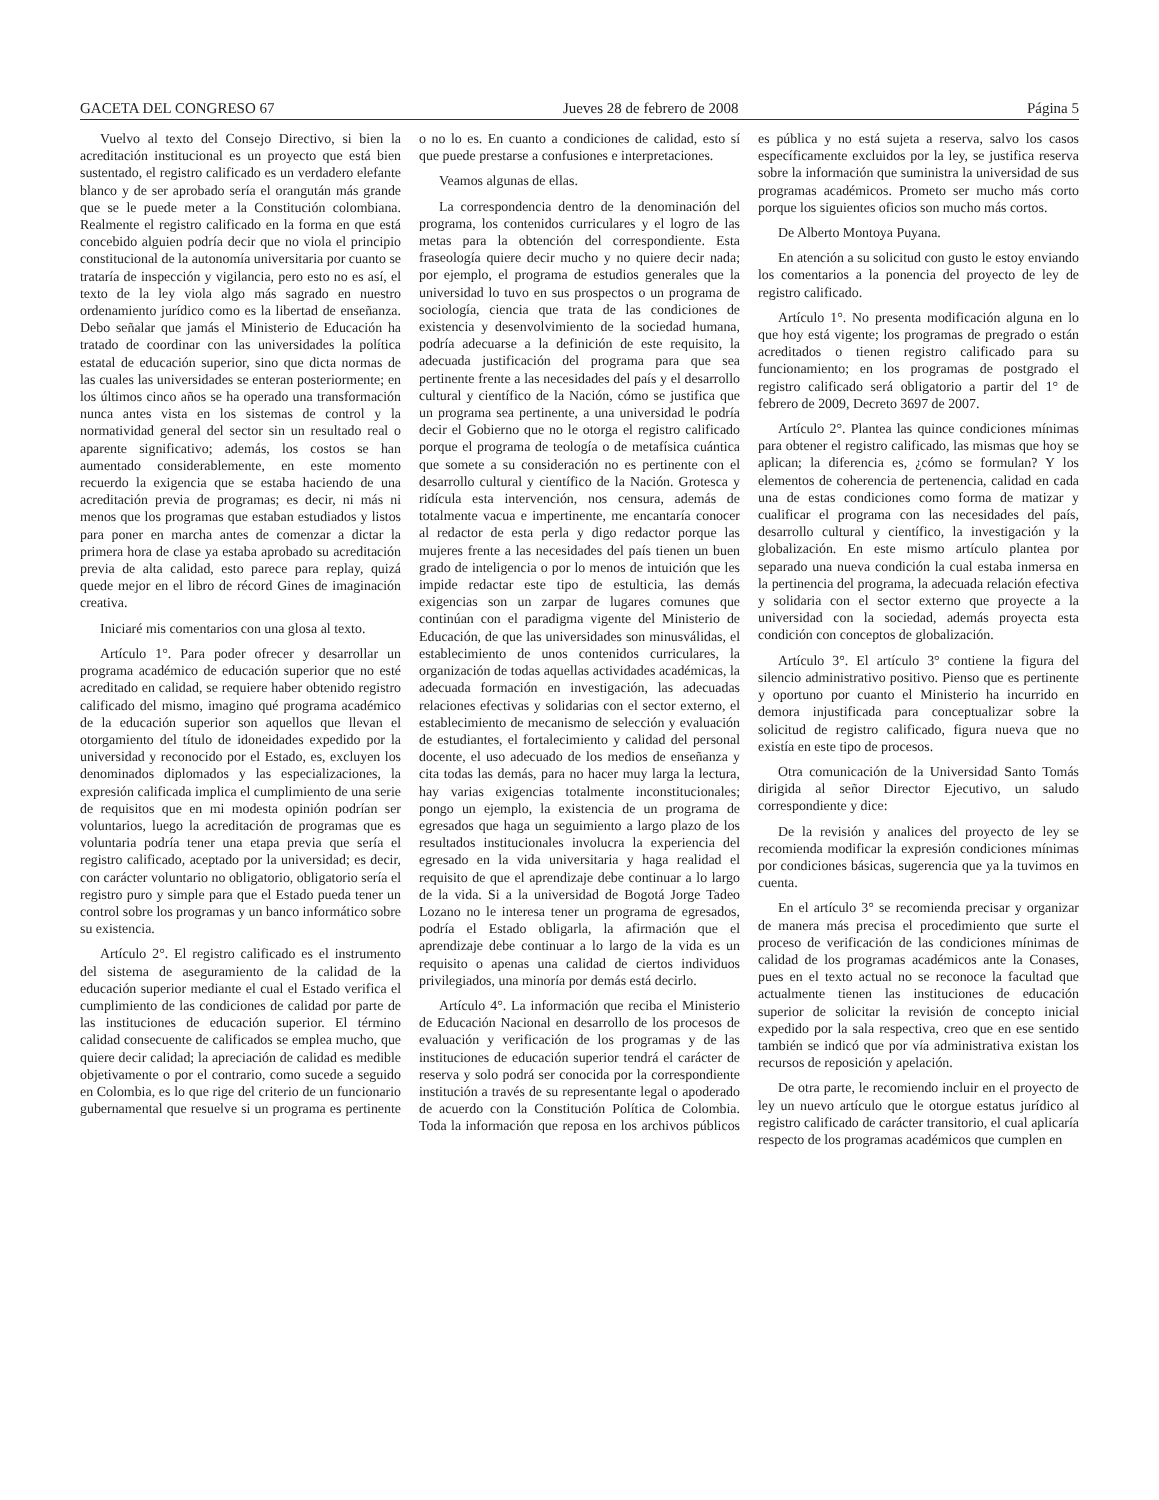GACETA DEL CONGRESO 67 Jueves 28 de febrero de 2008 Página 5
Vuelvo al texto del Consejo Directivo, si bien la acreditación institucional es un proyecto que está bien sustentado, el registro calificado es un verdadero elefante blanco y de ser aprobado sería el orangután más grande que se le puede meter a la Constitución colombiana. Realmente el registro calificado en la forma en que está concebido alguien podría decir que no viola el principio constitucional de la autonomía universitaria por cuanto se trataría de inspección y vigilancia, pero esto no es así, el texto de la ley viola algo más sagrado en nuestro ordenamiento jurídico como es la libertad de enseñanza. Debo señalar que jamás el Ministerio de Educación ha tratado de coordinar con las universidades la política estatal de educación superior, sino que dicta normas de las cuales las universidades se enteran posteriormente; en los últimos cinco años se ha operado una transformación nunca antes vista en los sistemas de control y la normatividad general del sector sin un resultado real o aparente significativo; además, los costos se han aumentado considerablemente, en este momento recuerdo la exigencia que se estaba haciendo de una acreditación previa de programas; es decir, ni más ni menos que los programas que estaban estudiados y listos para poner en marcha antes de comenzar a dictar la primera hora de clase ya estaba aprobado su acreditación previa de alta calidad, esto parece para replay, quizá quede mejor en el libro de récord Gines de imaginación creativa.
Iniciaré mis comentarios con una glosa al texto.
Artículo 1°. Para poder ofrecer y desarrollar un programa académico de educación superior que no esté acreditado en calidad, se requiere haber obtenido registro calificado del mismo, imagino qué programa académico de la educación superior son aquellos que llevan el otorgamiento del título de idoneidades expedido por la universidad y reconocido por el Estado, es, excluyen los denominados diplomados y las especializaciones, la expresión calificada implica el cumplimiento de una serie de requisitos que en mi modesta opinión podrían ser voluntarios, luego la acreditación de programas que es voluntaria podría tener una etapa previa que sería el registro calificado, aceptado por la universidad; es decir, con carácter voluntario no obligatorio, obligatorio sería el registro puro y simple para que el Estado pueda tener un control sobre los programas y un banco informático sobre su existencia.
Artículo 2°. El registro calificado es el instrumento del sistema de aseguramiento de la calidad de la educación superior mediante el cual el Estado verifica el cumplimiento de las condiciones de calidad por parte de las instituciones de educación superior. El término calidad consecuente de calificados se emplea mucho, que quiere decir calidad; la apreciación de calidad es medible objetivamente o por el contrario, como sucede a seguido en Colombia, es lo que rige del criterio de un funcionario gubernamental que resuelve si un programa es pertinente o no lo es. En cuanto a condiciones de calidad, esto sí que puede prestarse a confusiones e interpretaciones.
Veamos algunas de ellas.
La correspondencia dentro de la denominación del programa, los contenidos curriculares y el logro de las metas para la obtención del correspondiente. Esta fraseología quiere decir mucho y no quiere decir nada; por ejemplo, el programa de estudios generales que la universidad lo tuvo en sus prospectos o un programa de sociología, ciencia que trata de las condiciones de existencia y desenvolvimiento de la sociedad humana, podría adecuarse a la definición de este requisito, la adecuada justificación del programa para que sea pertinente frente a las necesidades del país y el desarrollo cultural y científico de la Nación, cómo se justifica que un programa sea pertinente, a una universidad le podría decir el Gobierno que no le otorga el registro calificado porque el programa de teología o de metafísica cuántica que somete a su consideración no es pertinente con el desarrollo cultural y científico de la Nación. Grotesca y ridícula esta intervención, nos censura, además de totalmente vacua e impertinente, me encantaría conocer al redactor de esta perla y digo redactor porque las mujeres frente a las necesidades del país tienen un buen grado de inteligencia o por lo menos de intuición que les impide redactar este tipo de estulticia, las demás exigencias son un zarpar de lugares comunes que continúan con el paradigma vigente del Ministerio de Educación, de que las universidades son minusválidas, el establecimiento de unos contenidos curriculares, la organización de todas aquellas actividades académicas, la adecuada formación en investigación, las adecuadas relaciones efectivas y solidarias con el sector externo, el establecimiento de mecanismo de selección y evaluación de estudiantes, el fortalecimiento y calidad del personal docente, el uso adecuado de los medios de enseñanza y cita todas las demás, para no hacer muy larga la lectura, hay varias exigencias totalmente inconstitucionales; pongo un ejemplo, la existencia de un programa de egresados que haga un seguimiento a largo plazo de los resultados institucionales involucra la experiencia del egresado en la vida universitaria y haga realidad el requisito de que el aprendizaje debe continuar a lo largo de la vida. Si a la universidad de Bogotá Jorge Tadeo Lozano no le interesa tener un programa de egresados, podría el Estado obligarla, la afirmación que el aprendizaje debe continuar a lo largo de la vida es un requisito o apenas una calidad de ciertos individuos privilegiados, una minoría por demás está decirlo.
Artículo 4°. La información que reciba el Ministerio de Educación Nacional en desarrollo de los procesos de evaluación y verificación de los programas y de las instituciones de educación superior tendrá el carácter de reserva y solo podrá ser conocida por la correspondiente institución a través de su representante legal o apoderado de acuerdo con la Constitución Política de Colombia. Toda la información que reposa en los archivos públicos es pública y no está sujeta a reserva, salvo los casos específicamente excluidos por la ley, se justifica reserva sobre la información que suministra la universidad de sus programas académicos. Prometo ser mucho más corto porque los siguientes oficios son mucho más cortos.
De Alberto Montoya Puyana.
En atención a su solicitud con gusto le estoy enviando los comentarios a la ponencia del proyecto de ley de registro calificado.
Artículo 1°. No presenta modificación alguna en lo que hoy está vigente; los programas de pregrado o están acreditados o tienen registro calificado para su funcionamiento; en los programas de postgrado el registro calificado será obligatorio a partir del 1° de febrero de 2009, Decreto 3697 de 2007.
Artículo 2°. Plantea las quince condiciones mínimas para obtener el registro calificado, las mismas que hoy se aplican; la diferencia es, ¿cómo se formulan? Y los elementos de coherencia de pertenencia, calidad en cada una de estas condiciones como forma de matizar y cualificar el programa con las necesidades del país, desarrollo cultural y científico, la investigación y la globalización. En este mismo artículo plantea por separado una nueva condición la cual estaba inmersa en la pertinencia del programa, la adecuada relación efectiva y solidaria con el sector externo que proyecte a la universidad con la sociedad, además proyecta esta condición con conceptos de globalización.
Artículo 3°. El artículo 3° contiene la figura del silencio administrativo positivo. Pienso que es pertinente y oportuno por cuanto el Ministerio ha incurrido en demora injustificada para conceptualizar sobre la solicitud de registro calificado, figura nueva que no existía en este tipo de procesos.
Otra comunicación de la Universidad Santo Tomás dirigida al señor Director Ejecutivo, un saludo correspondiente y dice:
De la revisión y analices del proyecto de ley se recomienda modificar la expresión condiciones mínimas por condiciones básicas, sugerencia que ya la tuvimos en cuenta.
En el artículo 3° se recomienda precisar y organizar de manera más precisa el procedimiento que surte el proceso de verificación de las condiciones mínimas de calidad de los programas académicos ante la Conases, pues en el texto actual no se reconoce la facultad que actualmente tienen las instituciones de educación superior de solicitar la revisión de concepto inicial expedido por la sala respectiva, creo que en ese sentido también se indicó que por vía administrativa existan los recursos de reposición y apelación.
De otra parte, le recomiendo incluir en el proyecto de ley un nuevo artículo que le otorgue estatus jurídico al registro calificado de carácter transitorio, el cual aplicaría respecto de los programas académicos que cumplen en